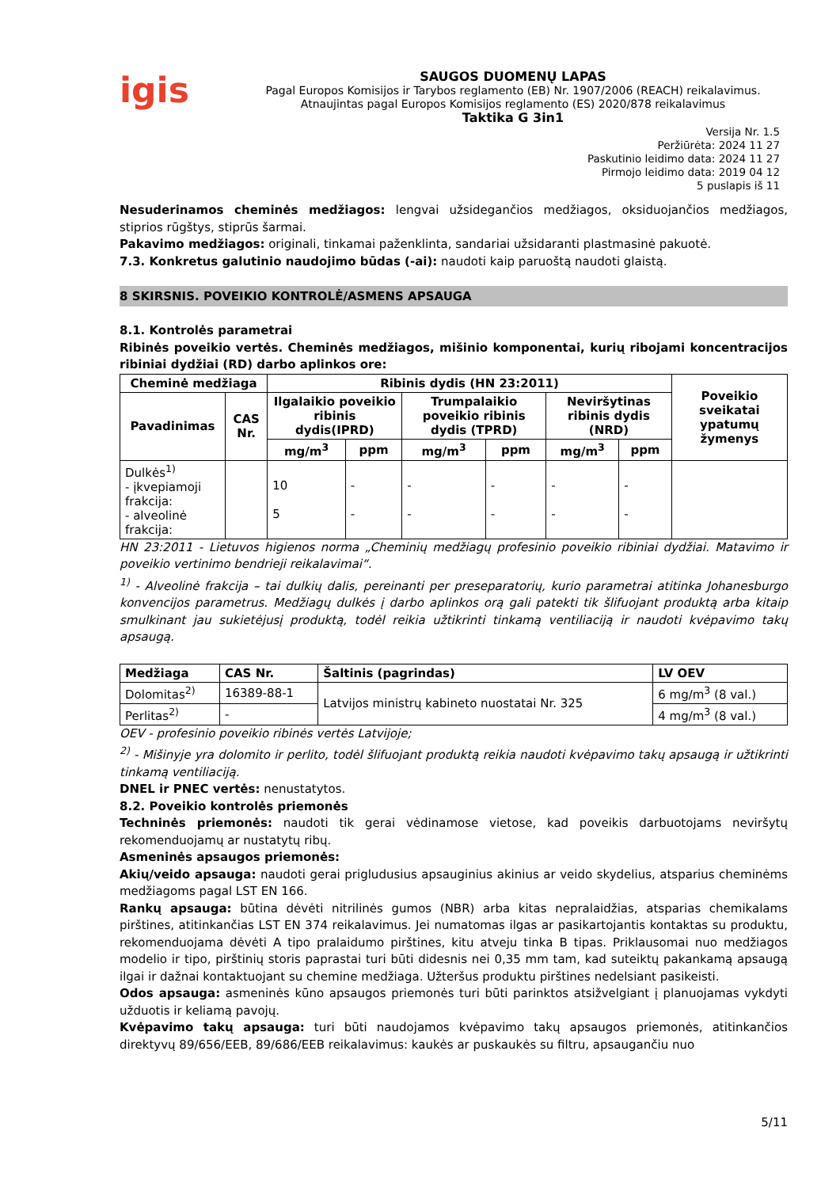igis
SAUGOS DUOMENŲ LAPAS
Pagal Europos Komisijos ir Tarybos reglamento (EB) Nr. 1907/2006 (REACH) reikalavimus.
Atnaujintas pagal Europos Komisijos reglamento (ES) 2020/878 reikalavimus
Taktika G 3in1
Versija Nr. 1.5
Peržiūrėta: 2024 11 27
Paskutinio leidimo data: 2024 11 27
Pirmojo leidimo data: 2019 04 12
5 puslapis iš 11
Nesuderinamos cheminės medžiagos: lengvai užsidegančios medžiagos, oksiduojančios medžiagos, stiprios rūgštys, stiprūs šarmai.
Pakavimo medžiagos: originali, tinkamai paženklinta, sandariai užsidaranti plastmasinė pakuotė.
7.3. Konkretus galutinio naudojimo būdas (-ai): naudoti kaip paruoštą naudoti glaistą.
8 SKIRSNIS. POVEIKIO KONTROLĖ/ASMENS APSAUGA
8.1. Kontrolės parametrai
Ribinės poveikio vertės. Cheminės medžiagos, mišinio komponentai, kurių ribojami koncentracijos ribiniai dydžiai (RD) darbo aplinkos ore:
| Cheminė medžiaga | | Ribinis dydis (HN 23:2011) | | | | | | Poveikio sveikatai ypatumų žymenys |
| --- | --- | --- | --- | --- | --- | --- | --- | --- |
| Pavadinimas | CAS Nr. | Ilgalaikio poveikio ribinis dydis(IPRD) | | Trumpalaikio poveikio ribinis dydis (TPRD) | | Neviršytinas ribinis dydis (NRD) | | |
| | | mg/m<sup>3</sup> | ppm | mg/m<sup>3</sup> | ppm | mg/m<sup>3</sup> | ppm | |
| Dulkės<sup>1)</sup> - įkvepiamoji frakcija: - alveolinė frakcija: | | 10 5 | - - | - - | - - | - - | - - | |
HN 23:2011 - Lietuvos higienos norma „Cheminių medžiagų profesinio poveikio ribiniai dydžiai. Matavimo ir poveikio vertinimo bendrieji reikalavimai“.
<sup>1)</sup> - Alveolinė frakcija – tai dulkių dalis, pereinanti per preseparatorių, kurio parametrai atitinka Johanesburgo konvencijos parametrus. Medžiagų dulkės į darbo aplinkos orą gali patekti tik šlifuojant produktą arba kitaip smulkinant jau sukietėjusį produktą, todėl reikia užtikrinti tinkamą ventiliaciją ir naudoti kvėpavimo takų apsaugą.
| Medžiaga | CAS Nr. | Šaltinis (pagrindas) | LV OEV |
| --- | --- | --- | --- |
| Dolomitas<sup>2)</sup> | 16389-88-1 | Latvijos ministrų kabineto nuostatai Nr. 325 | 6 mg/m<sup>3</sup> (8 val.) |
| Perlitas<sup>2)</sup> | - | | 4 mg/m<sup>3</sup> (8 val.) |
OEV - profesinio poveikio ribinės vertės Latvijoje;
<sup>2)</sup> - Mišinyje yra dolomito ir perlito, todėl šlifuojant produktą reikia naudoti kvėpavimo takų apsaugą ir užtikrinti tinkamą ventiliaciją.
DNEL ir PNEC vertės: nenustatytos.
8.2. Poveikio kontrolės priemonės
Techninės priemonės: naudoti tik gerai vėdinamose vietose, kad poveikis darbuotojams neviršytų rekomenduojamų ar nustatytų ribų.
Asmeninės apsaugos priemonės:
Akių/veido apsauga: naudoti gerai prigludusius apsauginius akinius ar veido skydelius, atsparius cheminėms medžiagoms pagal LST EN 166.
Rankų apsauga: būtina dėvėti nitrilinės gumos (NBR) arba kitas nepralaidžias, atsparias chemikalams pirštines, atitinkančias LST EN 374 reikalavimus. Jei numatomas ilgas ar pasikartojantis kontaktas su produktu, rekomenduojama dėvėti A tipo pralaidumo pirštines, kitu atveju tinka B tipas. Priklausomai nuo medžiagos modelio ir tipo, pirštinių storis paprastai turi būti didesnis nei 0,35 mm tam, kad suteiktų pakankamą apsaugą ilgai ir dažnai kontaktuojant su chemine medžiaga. Užteršus produktu pirštines nedelsiant pasikeisti.
Odos apsauga: asmeninės kūno apsaugos priemonės turi būti parinktos atsižvelgiant į planuojamas vykdyti užduotis ir keliamą pavojų.
Kvėpavimo takų apsauga: turi būti naudojamos kvėpavimo takų apsaugos priemonės, atitinkančios direktyvų 89/656/EEB, 89/686/EEB reikalavimus: kaukės ar puskaukės su filtru, apsaugančiu nuo
5/11